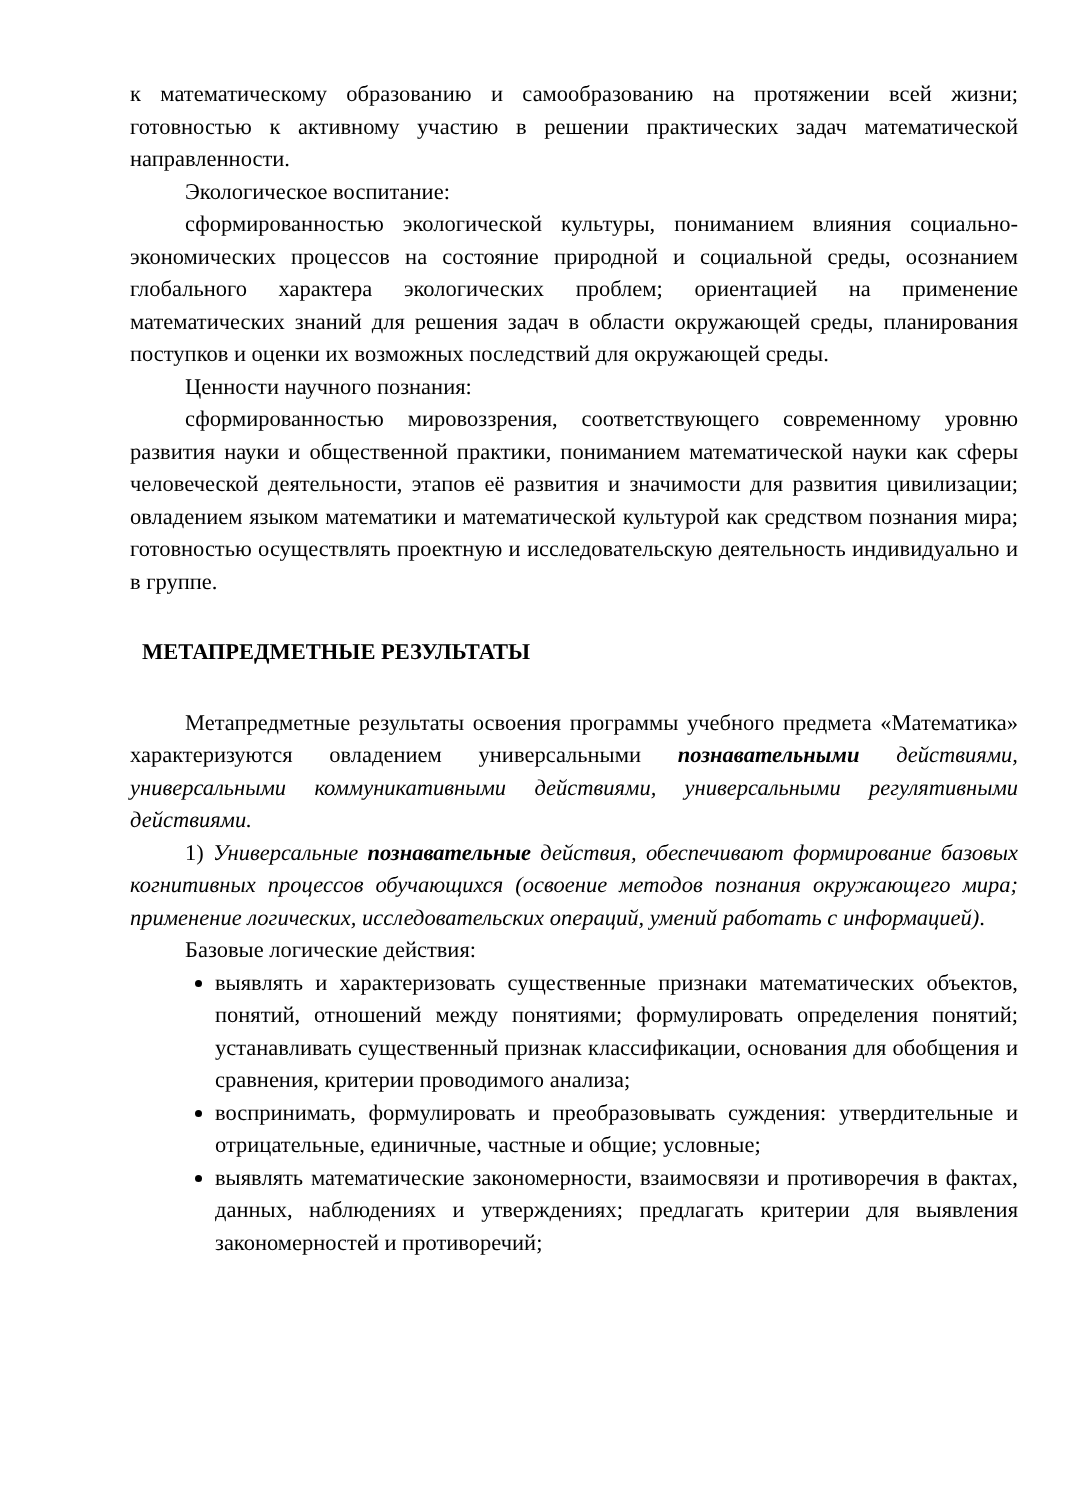к математическому образованию и самообразованию на протяжении всей жизни; готовностью к активному участию в решении практических задач математической направленности.
Экологическое воспитание:
сформированностью экологической культуры, пониманием влияния социально-экономических процессов на состояние природной и социальной среды, осознанием глобального характера экологических проблем; ориентацией на применение математических знаний для решения задач в области окружающей среды, планирования поступков и оценки их возможных последствий для окружающей среды.
Ценности научного познания:
сформированностью мировоззрения, соответствующего современному уровню развития науки и общественной практики, пониманием математической науки как сферы человеческой деятельности, этапов её развития и значимости для развития цивилизации; овладением языком математики и математической культурой как средством познания мира; готовностью осуществлять проектную и исследовательскую деятельность индивидуально и в группе.
МЕТАПРЕДМЕТНЫЕ РЕЗУЛЬТАТЫ
Метапредметные результаты освоения программы учебного предмета «Математика» характеризуются овладением универсальными познавательными действиями, универсальными коммуникативными действиями, универсальными регулятивными действиями.
1) Универсальные познавательные действия, обеспечивают формирование базовых когнитивных процессов обучающихся (освоение методов познания окружающего мира; применение логических, исследовательских операций, умений работать с информацией).
Базовые логические действия:
выявлять и характеризовать существенные признаки математических объектов, понятий, отношений между понятиями; формулировать определения понятий; устанавливать существенный признак классификации, основания для обобщения и сравнения, критерии проводимого анализа;
воспринимать, формулировать и преобразовывать суждения: утвердительные и отрицательные, единичные, частные и общие; условные;
выявлять математические закономерности, взаимосвязи и противоречия в фактах, данных, наблюдениях и утверждениях; предлагать критерии для выявления закономерностей и противоречий;